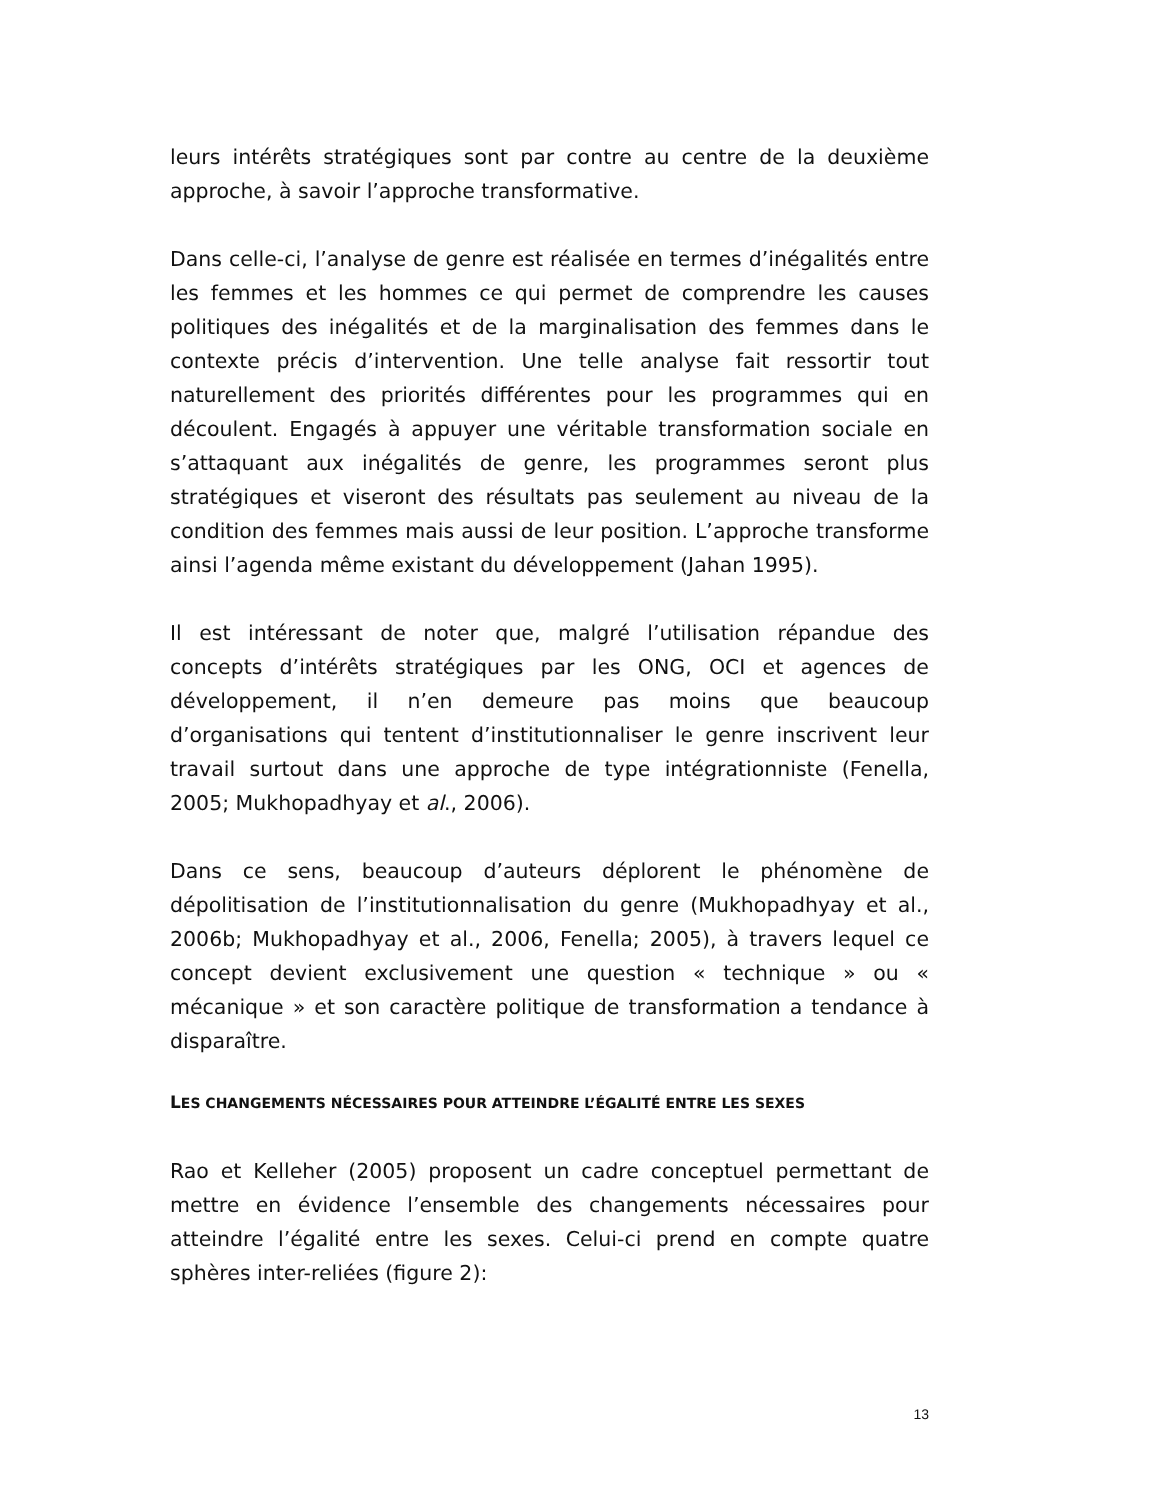leurs intérêts stratégiques sont par contre au centre de la deuxième approche, à savoir l’approche transformative.
Dans celle-ci, l’analyse de genre est réalisée en termes d’inégalités entre les femmes et les hommes ce qui permet de comprendre les causes politiques des inégalités et de la marginalisation des femmes dans le contexte précis d’intervention. Une telle analyse fait ressortir tout naturellement des priorités différentes pour les programmes qui en découlent. Engagés à appuyer une véritable transformation sociale en s’attaquant aux inégalités de genre, les programmes seront plus stratégiques et viseront des résultats pas seulement au niveau de la condition des femmes mais aussi de leur position. L’approche transforme ainsi l’agenda même existant du développement (Jahan 1995).
Il est intéressant de noter que, malgré l’utilisation répandue des concepts d’intérêts stratégiques par les ONG, OCI et agences de développement, il n’en demeure pas moins que beaucoup d’organisations qui tentent d’institutionnaliser le genre inscrivent leur travail surtout dans une approche de type intégrationniste (Fenella, 2005; Mukhopadhyay et al., 2006).
Dans ce sens, beaucoup d’auteurs déplorent le phénomène de dépolitisation de l’institutionnalisation du genre (Mukhopadhyay et al., 2006b; Mukhopadhyay et al., 2006, Fenella; 2005), à travers lequel ce concept devient exclusivement une question « technique » ou « mécanique » et son caractère politique de transformation a tendance à disparaître.
LES CHANGEMENTS NÉCESSAIRES POUR ATTEINDRE L’ÉGALITÉ ENTRE LES SEXES
Rao et Kelleher (2005) proposent un cadre conceptuel permettant de mettre en évidence l’ensemble des changements nécessaires pour atteindre l’égalité entre les sexes. Celui-ci prend en compte quatre sphères inter-reliées (figure 2):
13